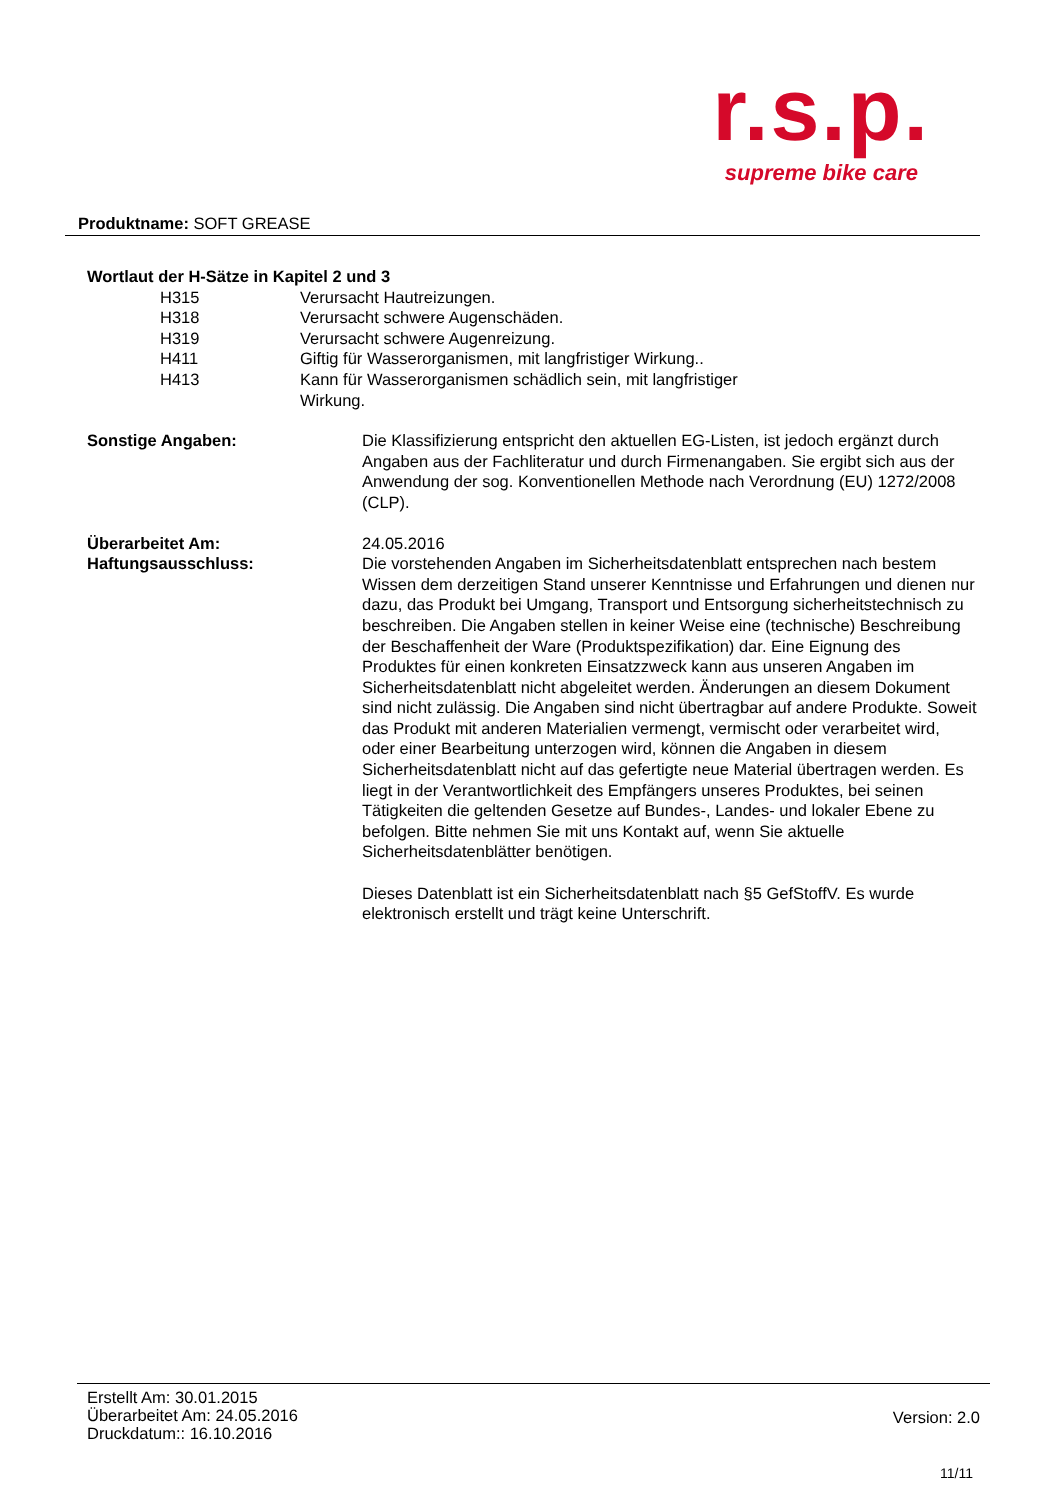r.s.p.
supreme bike care
Produktname: SOFT GREASE
Wortlaut der H-Sätze in Kapitel 2 und 3
H315 Verursacht Hautreizungen.
H318 Verursacht schwere Augenschäden.
H319 Verursacht schwere Augenreizung.
H411 Giftig für Wasserorganismen, mit langfristiger Wirkung..
H413 Kann für Wasserorganismen schädlich sein, mit langfristiger Wirkung.
Sonstige Angaben: Die Klassifizierung entspricht den aktuellen EG-Listen, ist jedoch ergänzt durch Angaben aus der Fachliteratur und durch Firmenangaben. Sie ergibt sich aus der Anwendung der sog. Konventionellen Methode nach Verordnung (EU) 1272/2008 (CLP).
Überarbeitet Am:
Haftungsausschluss:
24.05.2016
Die vorstehenden Angaben im Sicherheitsdatenblatt entsprechen nach bestem Wissen dem derzeitigen Stand unserer Kenntnisse und Erfahrungen und dienen nur dazu, das Produkt bei Umgang, Transport und Entsorgung sicherheitstechnisch zu beschreiben. Die Angaben stellen in keiner Weise eine (technische) Beschreibung der Beschaffenheit der Ware (Produktspezifikation) dar. Eine Eignung des Produktes für einen konkreten Einsatzzweck kann aus unseren Angaben im Sicherheitsdatenblatt nicht abgeleitet werden. Änderungen an diesem Dokument sind nicht zulässig. Die Angaben sind nicht übertragbar auf andere Produkte. Soweit das Produkt mit anderen Materialien vermengt, vermischt oder verarbeitet wird, oder einer Bearbeitung unterzogen wird, können die Angaben in diesem Sicherheitsdatenblatt nicht auf das gefertigte neue Material übertragen werden. Es liegt in der Verantwortlichkeit des Empfängers unseres Produktes, bei seinen Tätigkeiten die geltenden Gesetze auf Bundes-, Landes- und lokaler Ebene zu befolgen. Bitte nehmen Sie mit uns Kontakt auf, wenn Sie aktuelle Sicherheitsdatenblätter benötigen.
Dieses Datenblatt ist ein Sicherheitsdatenblatt nach §5 GefStoffV. Es wurde elektronisch erstellt und trägt keine Unterschrift.
Erstellt Am: 30.01.2015
Überarbeitet Am: 24.05.2016
Druckdatum:: 16.10.2016
Version: 2.0
11/11